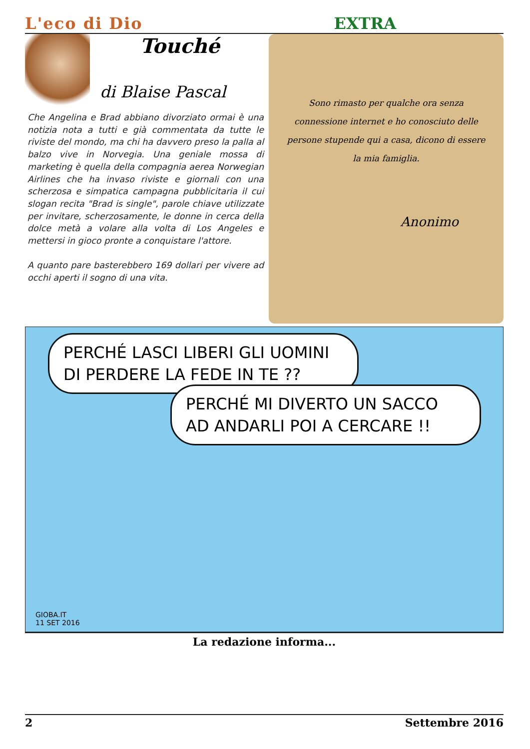L'eco di Dio EXTRA
Touché
di Blaise Pascal
Che Angelina e Brad abbiano divorziato ormai è una notizia nota a tutti e già commentata da tutte le riviste del mondo, ma chi ha davvero preso la palla al balzo vive in Norvegia. Una geniale mossa di marketing è quella della compagnia aerea Norwegian Airlines che ha invaso riviste e giornali con una scherzosa e simpatica campagna pubblicitaria il cui slogan recita "Brad is single", parole chiave utilizzate per invitare, scherzosamente, le donne in cerca della dolce metà a volare alla volta di Los Angeles e mettersi in gioco pronte a conquistare l'attore.
A quanto pare basterebbero 169 dollari per vivere ad occhi aperti il sogno di una vita.
Sono rimasto per qualche ora senza connessione internet e ho conosciuto delle persone stupende qui a casa, dicono di essere la mia famiglia.
Anonimo
PERCHÉ LASCI LIBERI GLI UOMINI DI PERDERE LA FEDE IN TE ??
PERCHÉ MI DIVERTO UN SACCO AD ANDARLI POI A CERCARE !!
GIOBA.IT
11 SET 2016
La redazione informa...
2 Settembre 2016